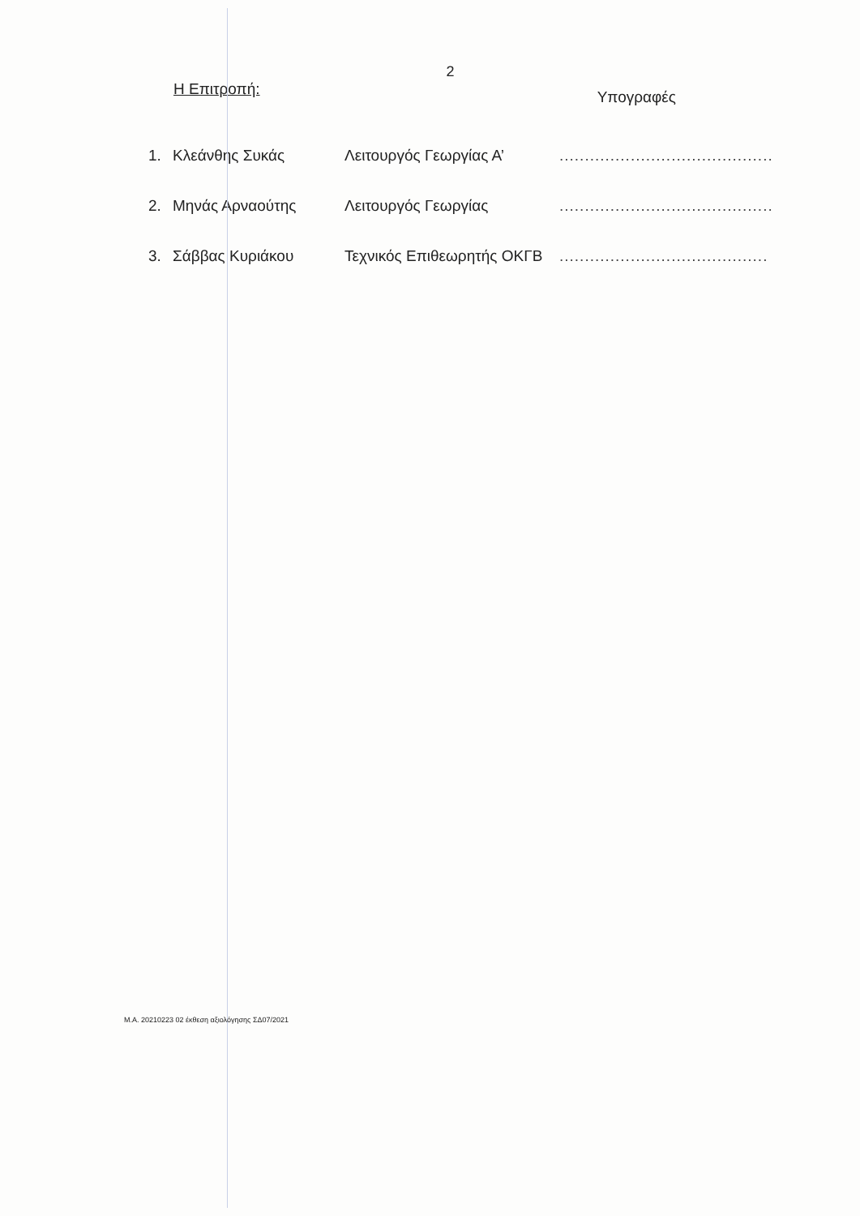2
Η Επιτροπή: Υπογραφές
1. Κλεάνθης Συκάς Λειτουργός Γεωργίας Α’..........................................
2. Μηνάς Αρναούτης Λειτουργός Γεωργίας..........................................
3. Σάββας Κυριάκου Τεχνικός Επιθεωρητής ΟΚΓΒ.........................................
Μ.Α. 20210223 02 έκθεση αξιολόγησης ΣΔ07/2021